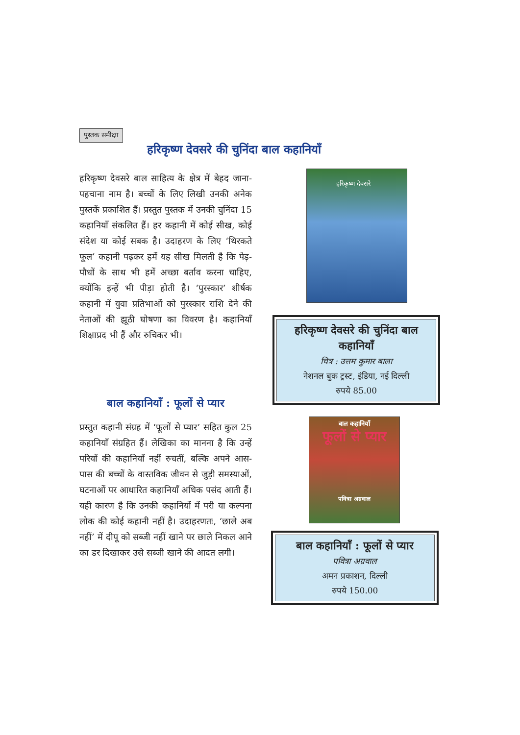पुस्तक समीक्षा
हरिकृष्ण देवसरे की चुनिंदा बाल कहानियाँ
हरिकृष्ण देवसरे बाल साहित्य के क्षेत्र में बेहद जाना-पहचाना नाम है। बच्चों के लिए लिखी उनकी अनेक पुस्तकें प्रकाशित हैं। प्रस्तुत पुस्तक में उनकी चुनिंदा 15 कहानियाँ संकलित हैं। हर कहानी में कोई सीख, कोई संदेश या कोई सबक है। उदाहरण के लिए ‘थिरकते फूल’ कहानी पढ़कर हमें यह सीख मिलती है कि पेड़-पौधों के साथ भी हमें अच्छा बर्ताव करना चाहिए, क्योंकि इन्हें भी पीड़ा होती है। ‘पुरस्कार’ शीर्षक कहानी में युवा प्रतिभाओं को पुरस्कार राशि देने की नेताओं की झूठी घोषणा का विवरण है। कहानियाँ शिक्षाप्रद भी हैं और रुचिकर भी।
बाल कहानियाँ : फूलों से प्यार
प्रस्तुत कहानी संग्रह में ‘फूलों से प्यार’ सहित कुल 25 कहानियाँ संग्रहित हैं। लेखिका का मानना है कि उन्हें परियों की कहानियाँ नहीं रुचतीं, बल्कि अपने आस-पास की बच्चों के वास्तविक जीवन से जुड़ी समस्याओं, घटनाओं पर आधारित कहानियाँ अधिक पसंद आती हैं। यही कारण है कि उनकी कहानियों में परी या कल्पना लोक की कोई कहानी नहीं है। उदाहरणतः, ‘छाले अब नहीं’ में दीपू को सब्जी नहीं खाने पर छाले निकल आने का डर दिखाकर उसे सब्जी खाने की आदत लगी।
हरिकृष्ण देवसरे
हरिकृष्ण देवसरे की चुनिंदा बाल कहानियाँ
चित्र : उत्तम कुमार बाला
नेशनल बुक ट्रस्ट, इंडिया, नई दिल्ली
रुपये 85.00
बाल कहानियाँ
फूलों से प्यार
पवित्रा अग्रवाल
बाल कहानियाँ : फूलों से प्यार
पवित्रा अग्रवाल
अमन प्रकाशन, दिल्ली
रुपये 150.00